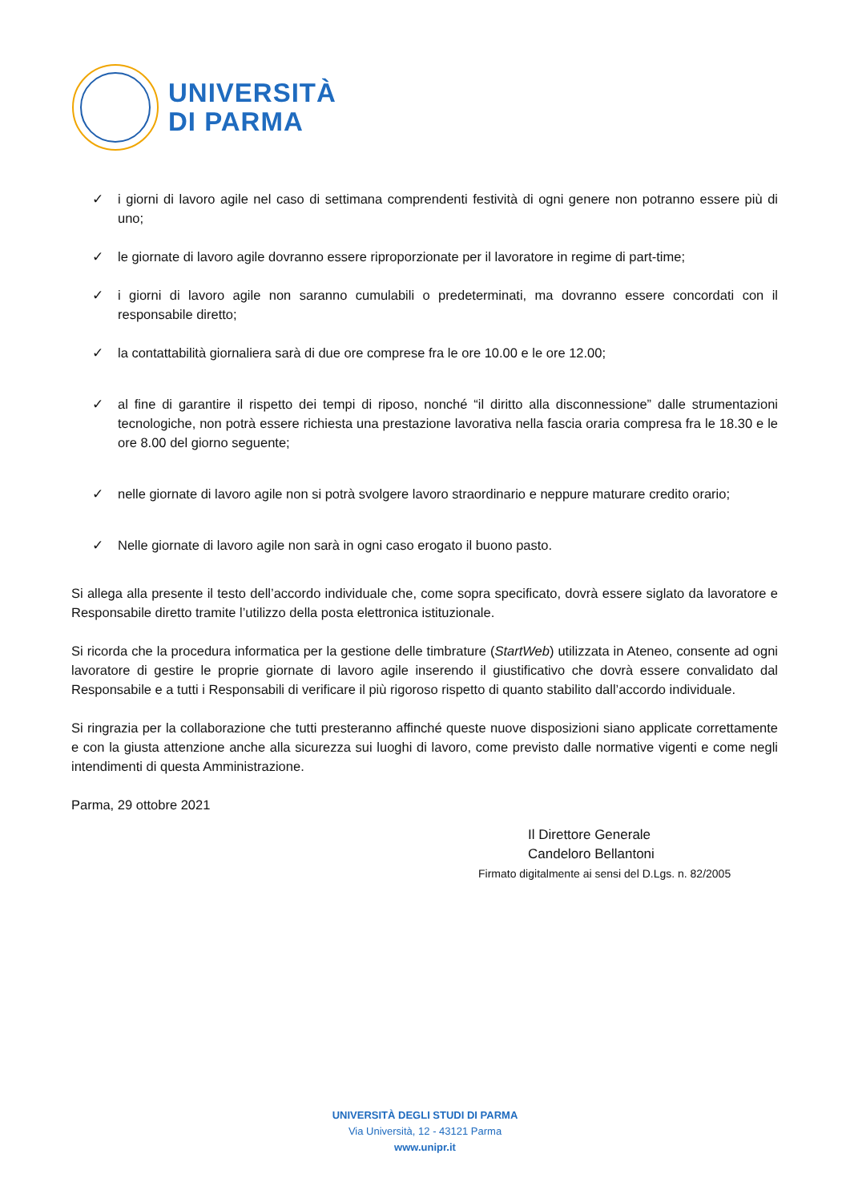UNIVERSITÀ
DI PARMA
✓ i giorni di lavoro agile nel caso di settimana comprendenti festività di ogni genere non potranno essere più di uno;
✓ le giornate di lavoro agile dovranno essere riproporzionate per il lavoratore in regime di part-time;
✓ i giorni di lavoro agile non saranno cumulabili o predeterminati, ma dovranno essere concordati con il responsabile diretto;
✓ la contattabilità giornaliera sarà di due ore comprese fra le ore 10.00 e le ore 12.00;
✓ al fine di garantire il rispetto dei tempi di riposo, nonché “il diritto alla disconnessione” dalle strumentazioni tecnologiche, non potrà essere richiesta una prestazione lavorativa nella fascia oraria compresa fra le 18.30 e le ore 8.00 del giorno seguente;
✓ nelle giornate di lavoro agile non si potrà svolgere lavoro straordinario e neppure maturare credito orario;
✓ Nelle giornate di lavoro agile non sarà in ogni caso erogato il buono pasto.
Si allega alla presente il testo dell’accordo individuale che, come sopra specificato, dovrà essere siglato da lavoratore e Responsabile diretto tramite l’utilizzo della posta elettronica istituzionale.
Si ricorda che la procedura informatica per la gestione delle timbrature (StartWeb) utilizzata in Ateneo, consente ad ogni lavoratore di gestire le proprie giornate di lavoro agile inserendo il giustificativo che dovrà essere convalidato dal Responsabile e a tutti i Responsabili di verificare il più rigoroso rispetto di quanto stabilito dall’accordo individuale.
Si ringrazia per la collaborazione che tutti presteranno affinché queste nuove disposizioni siano applicate correttamente e con la giusta attenzione anche alla sicurezza sui luoghi di lavoro, come previsto dalle normative vigenti e come negli intendimenti di questa Amministrazione.
Parma, 29 ottobre 2021
Il Direttore Generale
Candeloro Bellantoni
Firmato digitalmente ai sensi del D.Lgs. n. 82/2005
UNIVERSITÀ DEGLI STUDI DI PARMA
Via Università, 12 - 43121 Parma
www.unipr.it